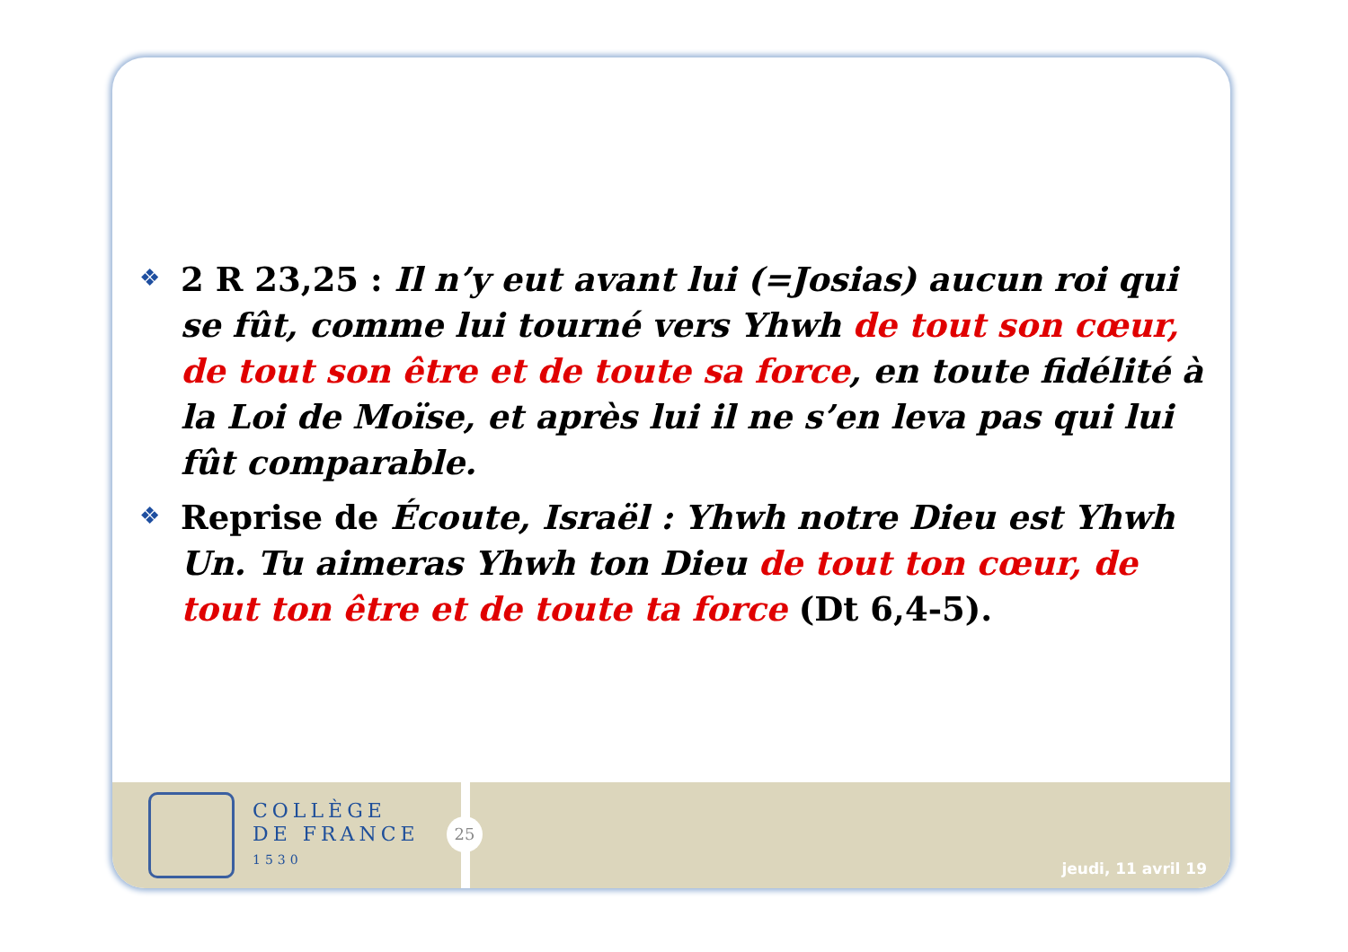❖
2 R 23,25 : Il n’y eut avant lui (=Josias) aucun roi qui se fût, comme lui tourné vers Yhwh de tout son cœur, de tout son être et de toute sa force, en toute fidélité à la Loi de Moïse, et après lui il ne s’en leva pas qui lui fût comparable.
❖
Reprise de Écoute, Israël : Yhwh notre Dieu est Yhwh Un. Tu aimeras Yhwh ton Dieu de tout ton cœur, de tout ton être et de toute ta force (Dt 6,4-5).
COLLÈGE
DE FRANCE
1530
jeudi, 11 avril 19
25